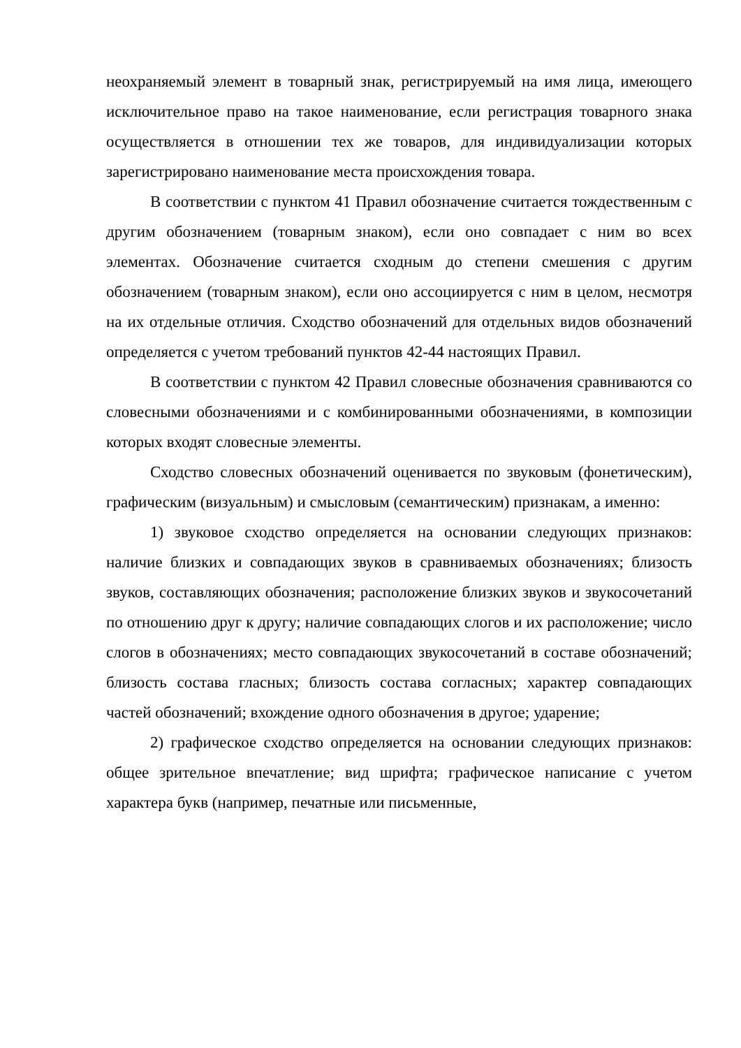неохраняемый элемент в товарный знак, регистрируемый на имя лица, имеющего исключительное право на такое наименование, если регистрация товарного знака осуществляется в отношении тех же товаров, для индивидуализации которых зарегистрировано наименование места происхождения товара.
В соответствии с пунктом 41 Правил обозначение считается тождественным с другим обозначением (товарным знаком), если оно совпадает с ним во всех элементах. Обозначение считается сходным до степени смешения с другим обозначением (товарным знаком), если оно ассоциируется с ним в целом, несмотря на их отдельные отличия. Сходство обозначений для отдельных видов обозначений определяется с учетом требований пунктов 42-44 настоящих Правил.
В соответствии с пунктом 42 Правил словесные обозначения сравниваются со словесными обозначениями и с комбинированными обозначениями, в композиции которых входят словесные элементы.
Сходство словесных обозначений оценивается по звуковым (фонетическим), графическим (визуальным) и смысловым (семантическим) признакам, а именно:
1) звуковое сходство определяется на основании следующих признаков: наличие близких и совпадающих звуков в сравниваемых обозначениях; близость звуков, составляющих обозначения; расположение близких звуков и звукосочетаний по отношению друг к другу; наличие совпадающих слогов и их расположение; число слогов в обозначениях; место совпадающих звукосочетаний в составе обозначений; близость состава гласных; близость состава согласных; характер совпадающих частей обозначений; вхождение одного обозначения в другое; ударение;
2) графическое сходство определяется на основании следующих признаков: общее зрительное впечатление; вид шрифта; графическое написание с учетом характера букв (например, печатные или письменные,